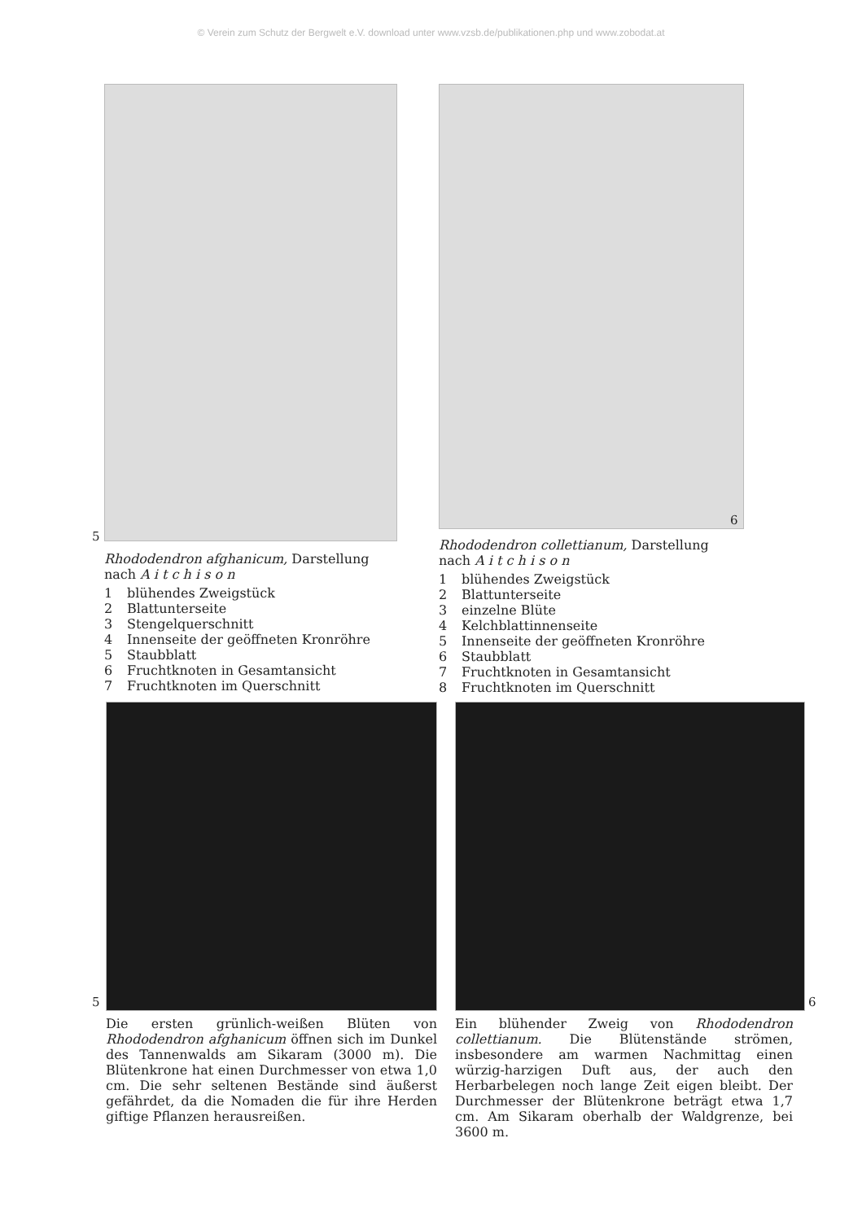© Verein zum Schutz der Bergwelt e.V. download unter www.vzsb.de/publikationen.php und www.zobodat.at
Rhododendron afghanicum, Darstellung nach A i t c h i s o n
1 blühendes Zweigstück
2 Blattunterseite
3 Stengelquerschnitt
4 Innenseite der geöffneten Kronröhre
5 Staubblatt
6 Fruchtknoten in Gesamtansicht
7 Fruchtknoten im Querschnitt
5
Rhododendron collettianum, Darstellung nach A i t c h i s o n
1 blühendes Zweigstück
2 Blattunterseite
3 einzelne Blüte
4 Kelchblattinnenseite
5 Innenseite der geöffneten Kronröhre
6 Staubblatt
7 Fruchtknoten in Gesamtansicht
8 Fruchtknoten im Querschnitt
6
Die ersten grünlich-weißen Blüten von Rhododendron afghanicum öffnen sich im Dunkel des Tannenwalds am Sikaram (3000 m). Die Blütenkrone hat einen Durchmesser von etwa 1,0 cm. Die sehr seltenen Bestände sind äußerst gefährdet, da die Nomaden die für ihre Herden giftige Pflanzen herausreißen.
5
Ein blühender Zweig von Rhododendron collettianum. Die Blütenstände strömen, insbesondere am warmen Nachmittag einen würzig-harzigen Duft aus, der auch den Herbarbelegen noch lange Zeit eigen bleibt. Der Durchmesser der Blütenkrone beträgt etwa 1,7 cm. Am Sikaram oberhalb der Waldgrenze, bei 3600 m.
6